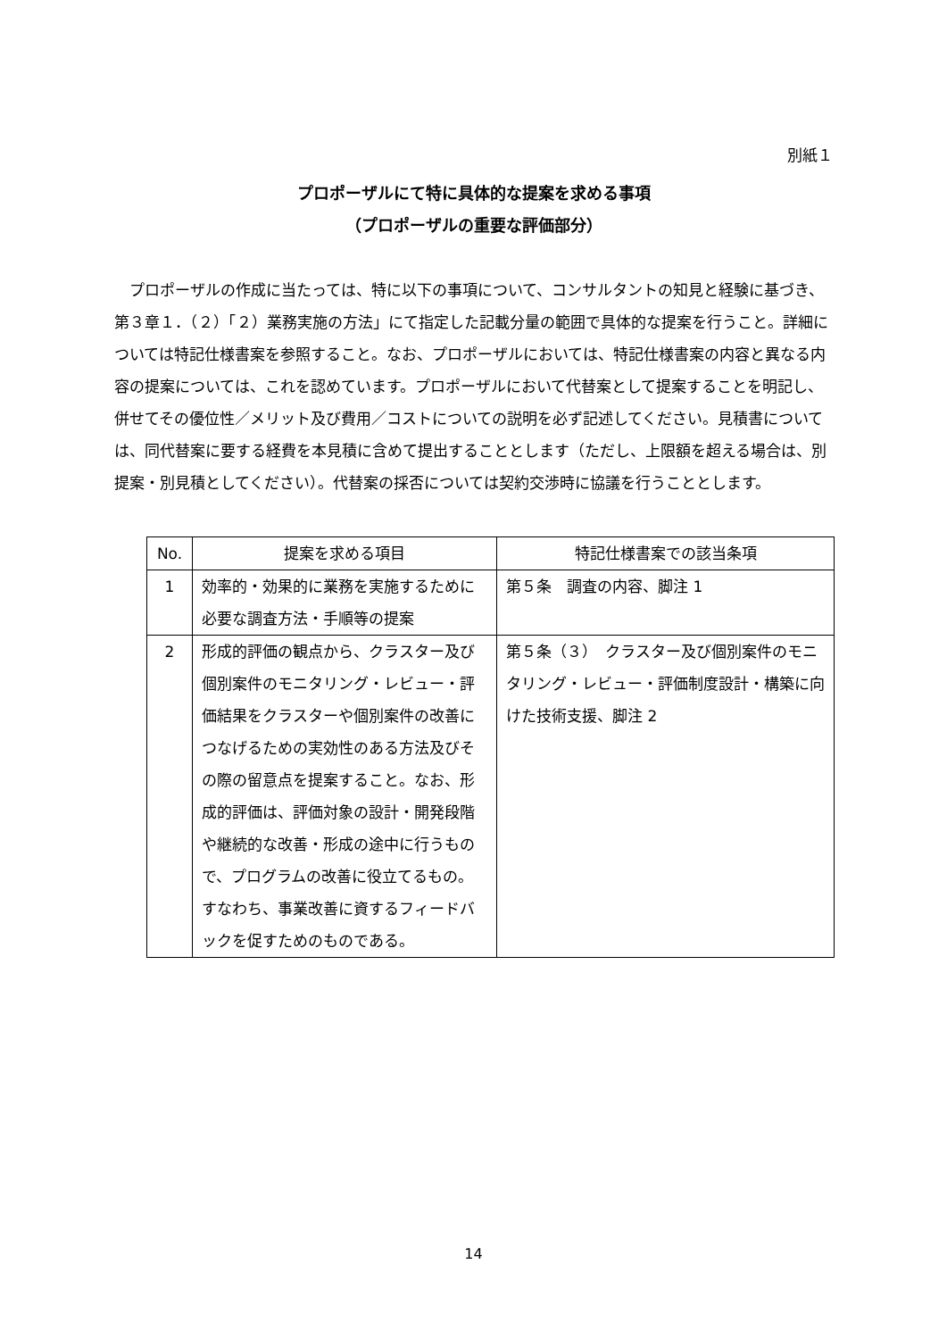別紙１
プロポーザルにて特に具体的な提案を求める事項
（プロポーザルの重要な評価部分）
プロポーザルの作成に当たっては、特に以下の事項について、コンサルタントの知見と経験に基づき、第３章１．（２）「２）業務実施の方法」にて指定した記載分量の範囲で具体的な提案を行うこと。詳細については特記仕様書案を参照すること。なお、プロポーザルにおいては、特記仕様書案の内容と異なる内容の提案については、これを認めています。プロポーザルにおいて代替案として提案することを明記し、併せてその優位性／メリット及び費用／コストについての説明を必ず記述してください。見積書については、同代替案に要する経費を本見積に含めて提出することとします（ただし、上限額を超える場合は、別提案・別見積としてください）。代替案の採否については契約交渉時に協議を行うこととします。
| No. | 提案を求める項目 | 特記仕様書案での該当条項 |
| --- | --- | --- |
| 1 | 効率的・効果的に業務を実施するために必要な調査方法・手順等の提案 | 第５条 調査の内容、脚注 1 |
| 2 | 形成的評価の観点から、クラスター及び個別案件のモニタリング・レビュー・評価結果をクラスターや個別案件の改善につなげるための実効性のある方法及びその際の留意点を提案すること。なお、形成的評価は、評価対象の設計・開発段階や継続的な改善・形成の途中に行うもので、プログラムの改善に役立てるもの。すなわち、事業改善に資するフィードバックを促すためのものである。 | 第５条（３） クラスター及び個別案件のモニタリング・レビュー・評価制度設計・構築に向けた技術支援、脚注 2 |
14